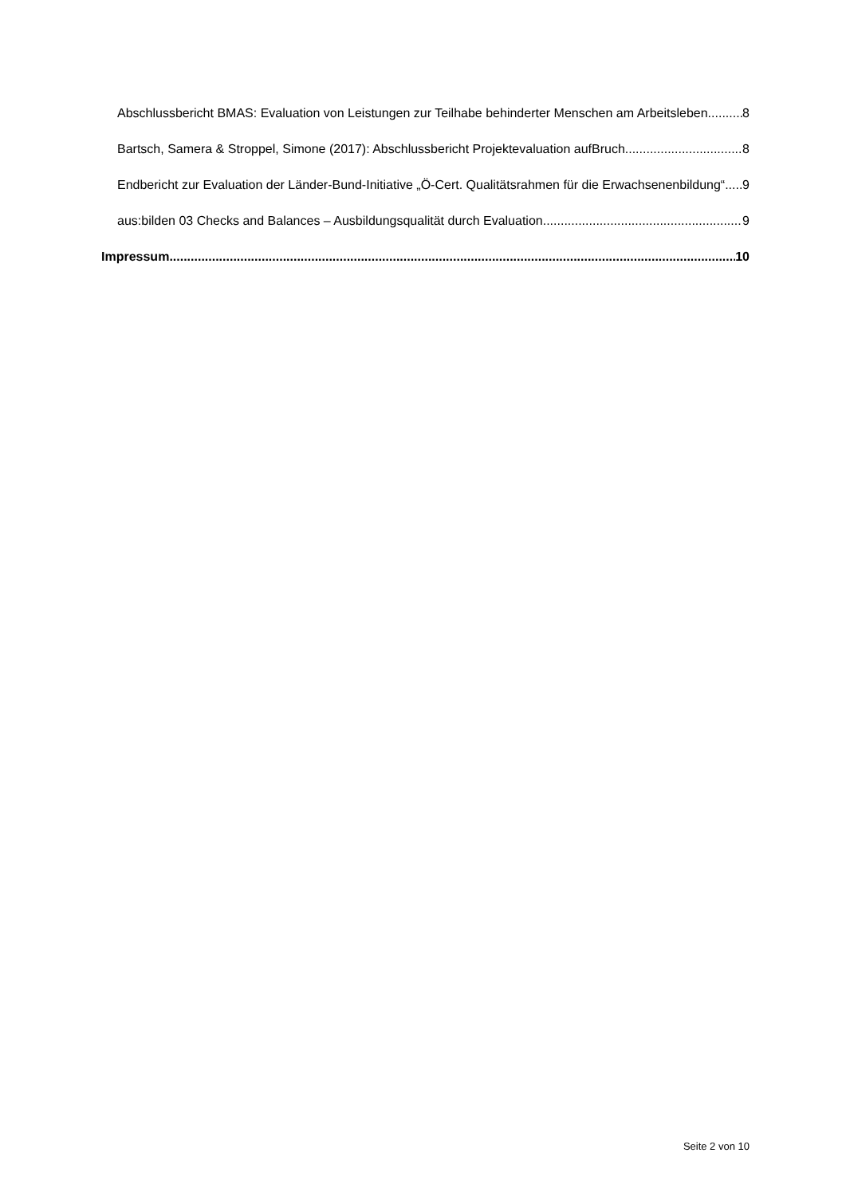Abschlussbericht BMAS: Evaluation von Leistungen zur Teilhabe behinderter Menschen am Arbeitsleben 8
Bartsch, Samera & Stroppel, Simone (2017): Abschlussbericht Projektevaluation aufBruch 8
Endbericht zur Evaluation der Länder-Bund-Initiative „Ö-Cert. Qualitätsrahmen für die Erwachsenenbildung“ 9
aus:bilden 03 Checks and Balances – Ausbildungsqualität durch Evaluation 9
Impressum 10
Seite 2 von 10